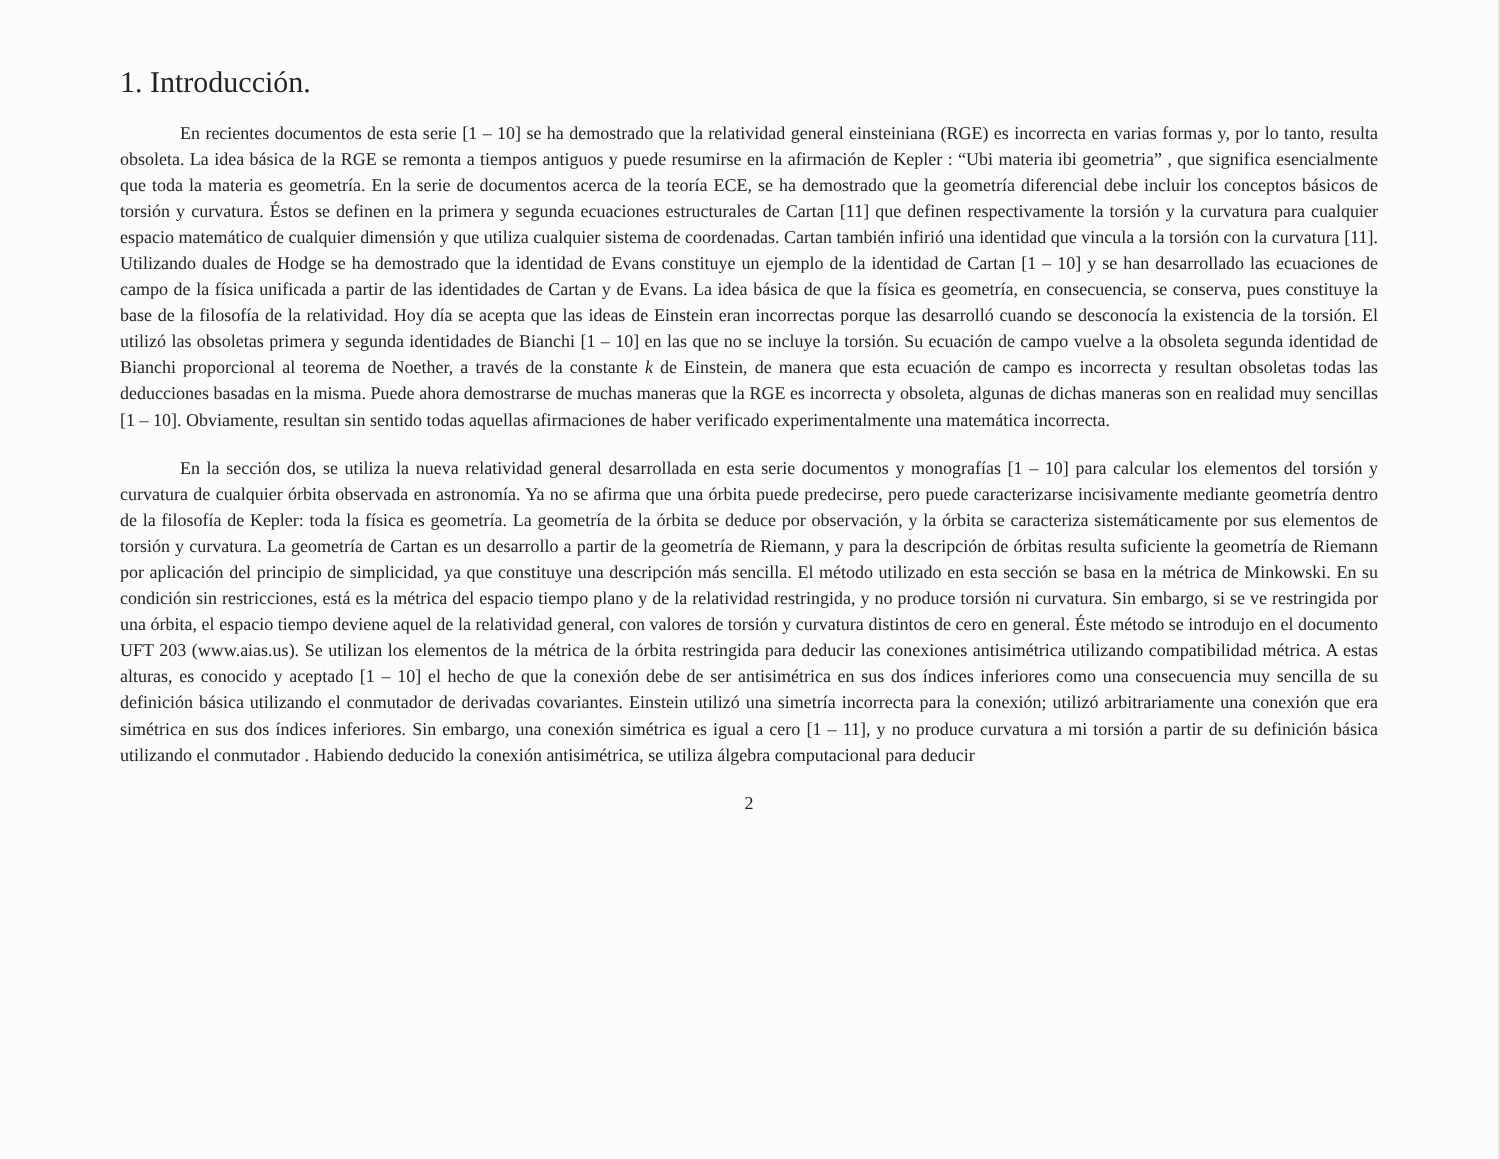1. Introducción.
En recientes documentos de esta serie [1 – 10] se ha demostrado que la relatividad general einsteiniana (RGE) es incorrecta en varias formas y, por lo tanto, resulta obsoleta. La idea básica de la RGE se remonta a tiempos antiguos y puede resumirse en la afirmación de Kepler : “Ubi materia ibi geometria” , que significa esencialmente que toda la materia es geometría. En la serie de documentos acerca de la teoría ECE, se ha demostrado que la geometría diferencial debe incluir los conceptos básicos de torsión y curvatura. Éstos se definen en la primera y segunda ecuaciones estructurales de Cartan [11] que definen respectivamente la torsión y la curvatura para cualquier espacio matemático de cualquier dimensión y que utiliza cualquier sistema de coordenadas. Cartan también infirió una identidad que vincula a la torsión con la curvatura [11]. Utilizando duales de Hodge se ha demostrado que la identidad de Evans constituye un ejemplo de la identidad de Cartan [1 – 10] y se han desarrollado las ecuaciones de campo de la física unificada a partir de las identidades de Cartan y de Evans. La idea básica de que la física es geometría, en consecuencia, se conserva, pues constituye la base de la filosofía de la relatividad. Hoy día se acepta que las ideas de Einstein eran incorrectas porque las desarrolló cuando se desconocía la existencia de la torsión. El utilizó las obsoletas primera y segunda identidades de Bianchi [1 – 10] en las que no se incluye la torsión. Su ecuación de campo vuelve a la obsoleta segunda identidad de Bianchi proporcional al teorema de Noether, a través de la constante k de Einstein, de manera que esta ecuación de campo es incorrecta y resultan obsoletas todas las deducciones basadas en la misma. Puede ahora demostrarse de muchas maneras que la RGE es incorrecta y obsoleta, algunas de dichas maneras son en realidad muy sencillas [1 – 10]. Obviamente, resultan sin sentido todas aquellas afirmaciones de haber verificado experimentalmente una matemática incorrecta.
En la sección dos, se utiliza la nueva relatividad general desarrollada en esta serie documentos y monografías [1 – 10] para calcular los elementos del torsión y curvatura de cualquier órbita observada en astronomía. Ya no se afirma que una órbita puede predecirse, pero puede caracterizarse incisivamente mediante geometría dentro de la filosofía de Kepler: toda la física es geometría. La geometría de la órbita se deduce por observación, y la órbita se caracteriza sistemáticamente por sus elementos de torsión y curvatura. La geometría de Cartan es un desarrollo a partir de la geometría de Riemann, y para la descripción de órbitas resulta suficiente la geometría de Riemann por aplicación del principio de simplicidad, ya que constituye una descripción más sencilla. El método utilizado en esta sección se basa en la métrica de Minkowski. En su condición sin restricciones, está es la métrica del espacio tiempo plano y de la relatividad restringida, y no produce torsión ni curvatura. Sin embargo, si se ve restringida por una órbita, el espacio tiempo deviene aquel de la relatividad general, con valores de torsión y curvatura distintos de cero en general. Éste método se introdujo en el documento UFT 203 (www.aias.us). Se utilizan los elementos de la métrica de la órbita restringida para deducir las conexiones antisimétrica utilizando compatibilidad métrica. A estas alturas, es conocido y aceptado [1 – 10] el hecho de que la conexión debe de ser antisimétrica en sus dos índices inferiores como una consecuencia muy sencilla de su definición básica utilizando el conmutador de derivadas covariantes. Einstein utilizó una simetría incorrecta para la conexión; utilizó arbitrariamente una conexión que era simétrica en sus dos índices inferiores. Sin embargo, una conexión simétrica es igual a cero [1 – 11], y no produce curvatura a mi torsión a partir de su definición básica utilizando el conmutador . Habiendo deducido la conexión antisimétrica, se utiliza álgebra computacional para deducir
2